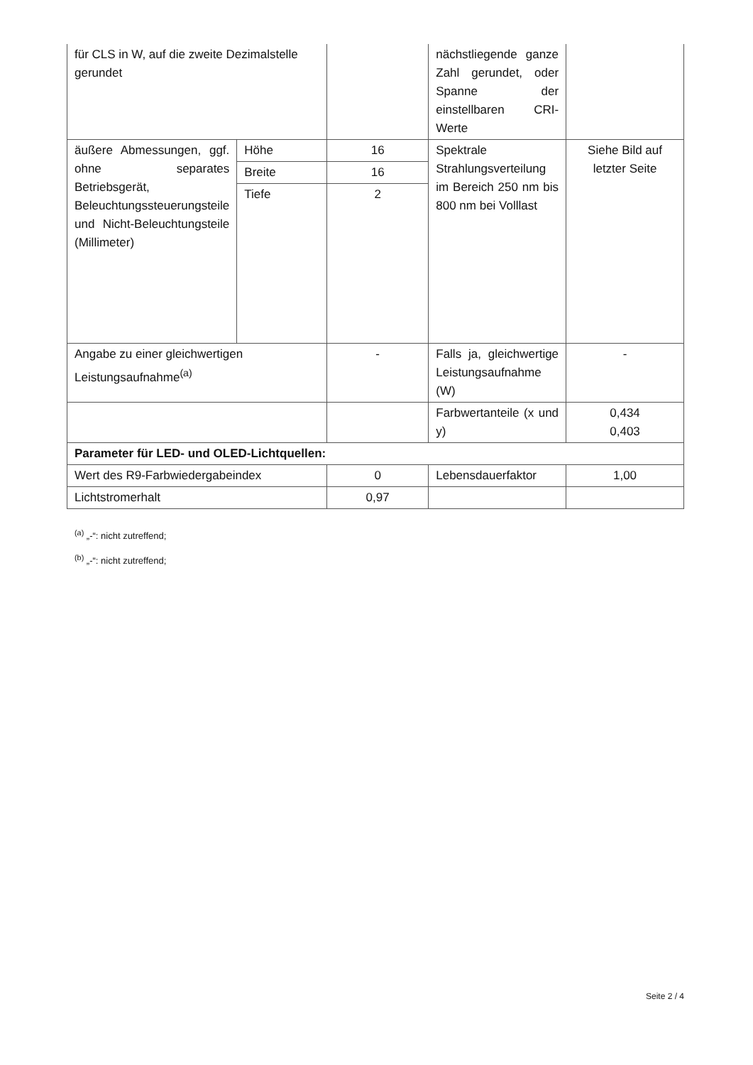| für CLS in W, auf die zweite Dezimalstelle gerundet | | | nächstliegende ganze Zahl gerundet, oder Spanne der einstellbaren CRI-Werte | |
| äußere Abmessungen, ggf. ohne separates Betriebsgerät, Beleuchtungssteuerungsteile und Nicht-Beleuchtungsteile (Millimeter) | Höhe | 16 | Spektrale Strahlungsverteilung im Bereich 250 nm bis 800 nm bei Volllast | Siehe Bild auf letzter Seite |
| | Breite | 16 | | |
| | Tiefe | 2 | | |
| Angabe zu einer gleichwertigen Leistungsaufnahme<sup>(a)</sup> | | - | Falls ja, gleichwertige Leistungsaufnahme (W) | - |
| | | | Farbwertanteile (x und y) | 0,434 0,403 |
| Parameter für LED- und OLED-Lichtquellen: | | | | |
| Wert des R9-Farbwiedergabeindex | | 0 | Lebensdauerfaktor | 1,00 |
| Lichtstromerhalt | | 0,97 | | |
<sup>(a)</sup> „-“: nicht zutreffend;
<sup>(b)</sup> „-“: nicht zutreffend;
Seite 2 / 4